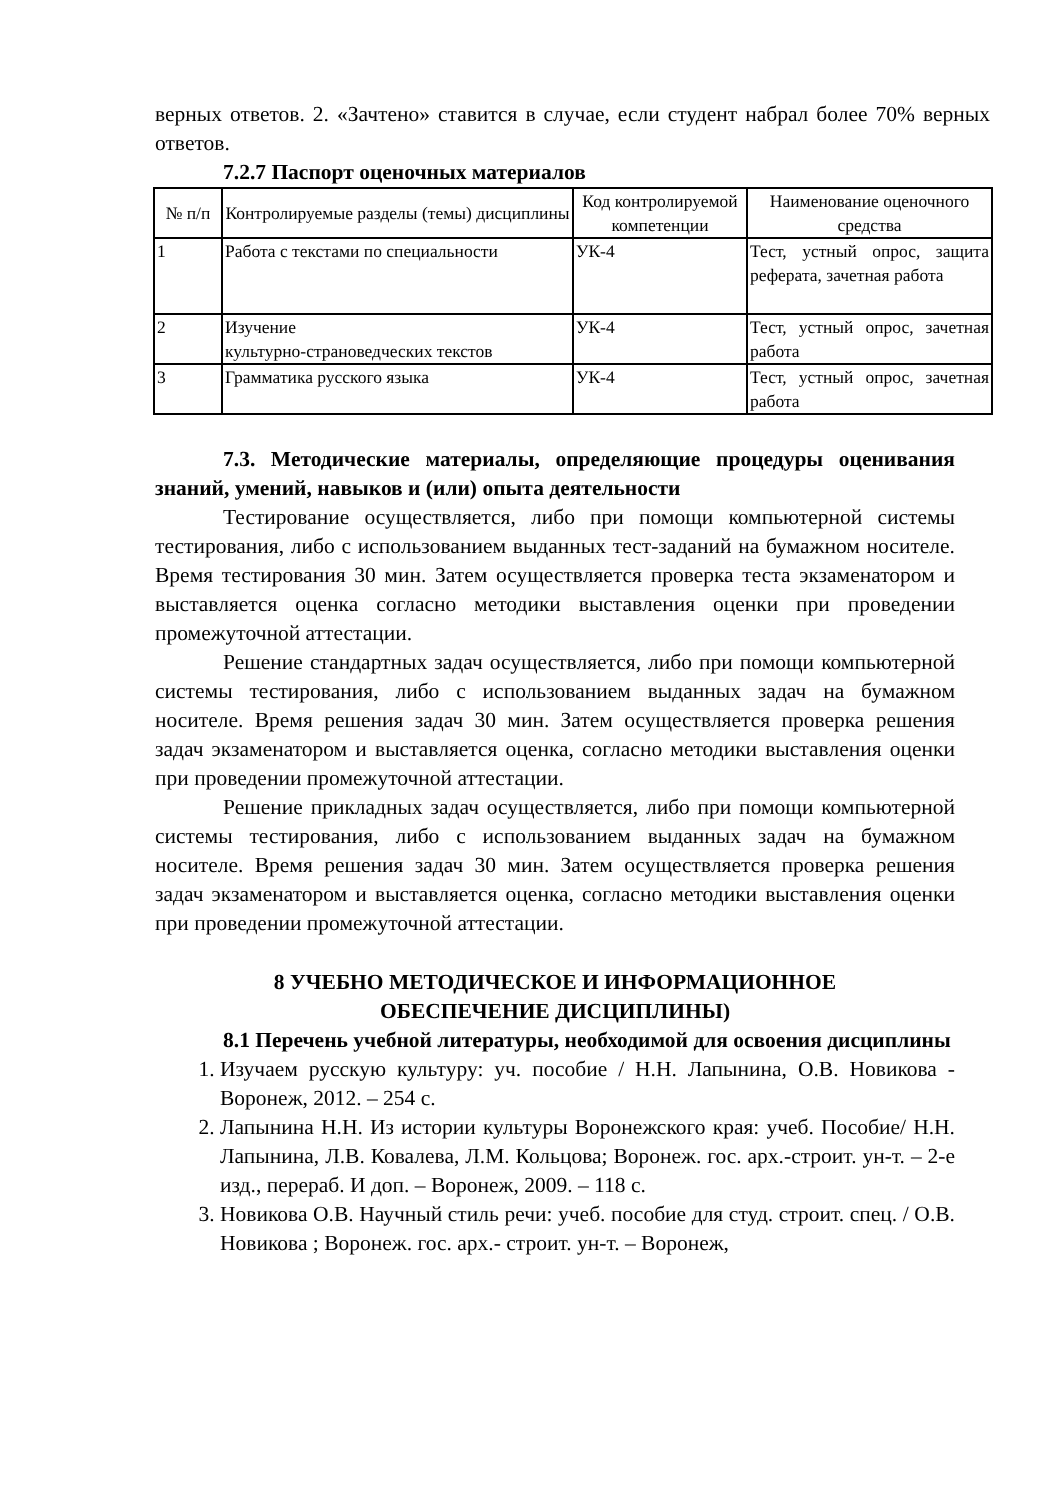верных ответов. 2. «Зачтено» ставится в случае, если студент набрал более 70% верных ответов.
7.2.7 Паспорт оценочных материалов
| № п/п | Контролируемые разделы (темы) дисциплины | Код контролируемой компетенции | Наименование оценочного средства |
| --- | --- | --- | --- |
| 1 | Работа с текстами по специальности | УК-4 | Тест, устный опрос, защита реферата, зачетная работа |
| 2 | Изучение культурно-страноведческих текстов | УК-4 | Тест, устный опрос, зачетная работа |
| 3 | Грамматика русского языка | УК-4 | Тест, устный опрос, зачетная работа |
7.3. Методические материалы, определяющие процедуры оценивания знаний, умений, навыков и (или) опыта деятельности
Тестирование осуществляется, либо при помощи компьютерной системы тестирования, либо с использованием выданных тест-заданий на бумажном носителе. Время тестирования 30 мин. Затем осуществляется проверка теста экзаменатором и выставляется оценка согласно методики выставления оценки при проведении промежуточной аттестации.
Решение стандартных задач осуществляется, либо при помощи компьютерной системы тестирования, либо с использованием выданных задач на бумажном носителе. Время решения задач 30 мин. Затем осуществляется проверка решения задач экзаменатором и выставляется оценка, согласно методики выставления оценки при проведении промежуточной аттестации.
Решение прикладных задач осуществляется, либо при помощи компьютерной системы тестирования, либо с использованием выданных задач на бумажном носителе. Время решения задач 30 мин. Затем осуществляется проверка решения задач экзаменатором и выставляется оценка, согласно методики выставления оценки при проведении промежуточной аттестации.
8 УЧЕБНО МЕТОДИЧЕСКОЕ И ИНФОРМАЦИОННОЕ
ОБЕСПЕЧЕНИЕ ДИСЦИПЛИНЫ)
8.1 Перечень учебной литературы, необходимой для освоения дисциплины
1. Изучаем русскую культуру: уч. пособие / Н.Н. Лапынина, О.В. Новикова - Воронеж, 2012. – 254 с.
2. Лапынина Н.Н. Из истории культуры Воронежского края: учеб. Пособие/ Н.Н. Лапынина, Л.В. Ковалева, Л.М. Кольцова; Воронеж. гос. арх.-строит. ун-т. – 2-е изд., перераб. И доп. – Воронеж, 2009. – 118 с.
3. Новикова О.В. Научный стиль речи: учеб. пособие для студ. строит. спец. / О.В. Новикова ; Воронеж. гос. арх.- строит. ун-т. – Воронеж,